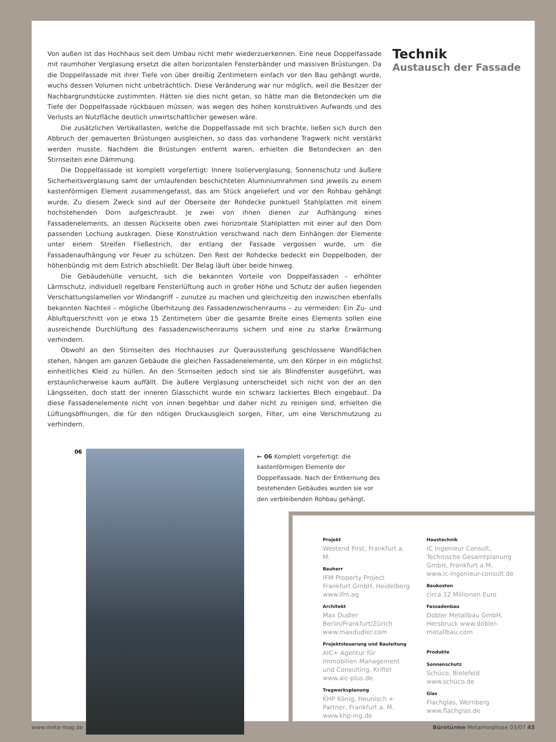Von außen ist das Hochhaus seit dem Umbau nicht mehr wiederzuerkennen. Eine neue Doppelfassade mit raumhoher Verglasung ersetzt die alten horizontalen Fensterbänder und massiven Brüstungen. Da die Doppelfassade mit ihrer Tiefe von über dreißig Zentimetern einfach vor den Bau gehängt wurde, wuchs dessen Volumen nicht unbeträchtlich. Diese Veränderung war nur möglich, weil die Besitzer der Nachbargrundstücke zustimmten. Hätten sie dies nicht getan, so hätte man die Betondecken um die Tiefe der Doppelfassade rückbauen müssen, was wegen des hohen konstruktiven Aufwands und des Verlusts an Nutzfläche deutlich unwirtschaftlicher gewesen wäre.
Die zusätzlichen Vertikallasten, welche die Doppelfassade mit sich brachte, ließen sich durch den Abbruch der gemauerten Brüstungen ausgleichen, so dass das vorhandene Tragwerk nicht verstärkt werden musste. Nachdem die Brüstungen entfernt waren, erhielten die Betondecken an den Stirnseiten eine Dämmung.
Die Doppelfassade ist komplett vorgefertigt: Innere Isolierverglasung, Sonnenschutz und äußere Sicherheitsverglasung samt der umlaufenden beschichteten Aluminiumrahmen sind jeweils zu einem kastenförmigen Element zusammengefasst, das am Stück angeliefert und vor den Rohbau gehängt wurde. Zu diesem Zweck sind auf der Oberseite der Rohdecke punktuell Stahlplatten mit einem hochstehenden Dorn aufgeschraubt. Je zwei von ihnen dienen zur Aufhängung eines Fassadenelements, an dessen Rückseite oben zwei horizontale Stahlplatten mit einer auf den Dorn passenden Lochung auskragen. Diese Konstruktion verschwand nach dem Einhängen der Elemente unter einem Streifen Fließestrich, der entlang der Fassade vergossen wurde, um die Fassadenaufhängung vor Feuer zu schützen. Den Rest der Rohdecke bedeckt ein Doppelboden, der höhenbündig mit dem Estrich abschließt. Der Belag läuft über beide hinweg.
Die Gebäudehülle versucht, sich die bekannten Vorteile von Doppelfassaden – erhöhter Lärmschutz, individuell regelbare Fensterlüftung auch in großer Höhe und Schutz der außen liegenden Verschattungslamellen vor Windangriff – zunutze zu machen und gleichzeitig den inzwischen ebenfalls bekannten Nachteil – mögliche Überhitzung des Fassadenzwischenraums – zu vermeiden: Ein Zu- und Abluftquerschnitt von je etwa 15 Zentimetern über die gesamte Breite eines Elements sollen eine ausreichende Durchlüftung des Fassadenzwischenraums sichern und eine zu starke Erwärmung verhindern.
Obwohl an den Stirnseiten des Hochhauses zur Queraussteifung geschlossene Wandflächen stehen, hängen am ganzen Gebäude die gleichen Fassadenelemente, um den Körper in ein möglichst einheitliches Kleid zu hüllen. An den Stirnseiten jedoch sind sie als Blindfenster ausgeführt, was erstaunlicherweise kaum auffällt. Die äußere Verglasung unterscheidet sich nicht von der an den Längsseiten, doch statt der inneren Glasschicht wurde ein schwarz lackiertes Blech eingebaut. Da diese Fassadenelemente nicht von innen begehbar und daher nicht zu reinigen sind, erhielten die Lüftungsöffnungen, die für den nötigen Druckausgleich sorgen, Filter, um eine Verschmutzung zu verhindern.
Technik
Austausch der Fassade
06
← 06 Komplett vorgefertigt: die kastenförmigen Elemente der Doppelfassade. Nach der Entkernung des bestehenden Gebäudes wurden sie vor den verbleibenden Rohbau gehängt.
Projekt
Westend First, Frankfurt a. M.
Bauherr
IFM Property Project Frankfurt GmbH, Heidelberg www.ifm.ag
Architekt
Max Dudler Berlin/Frankfurt/Zürich www.maxdudler.com
Projektsteuerung und Bauleitung
AIC+ Agentur für Immobilien Management und Consulting, Kriftel www.aic-plus.de
Tragwerksplanung
KHP König, Heunisch + Partner, Frankfurt a. M. www.khp-ing.de
Haustechnik
IC Ingenieur Consult, Technische Gesamtplanung GmbH, Frankfurt a.M. www.ic-ingenieur-consult.de
Baukosten
circa 12 Millionen Euro
Fassadenbau
Dobler Metallbau GmbH, Hersbruck www.dobler-metallbau.com
Produkte
Sonnenschutz
Schüco, Bielefeld www.schüco.de
Glas
Flachglas, Wernberg www.flachglas.de
www.meta-mag.de Bürotürme Metamorphose 03/07 43